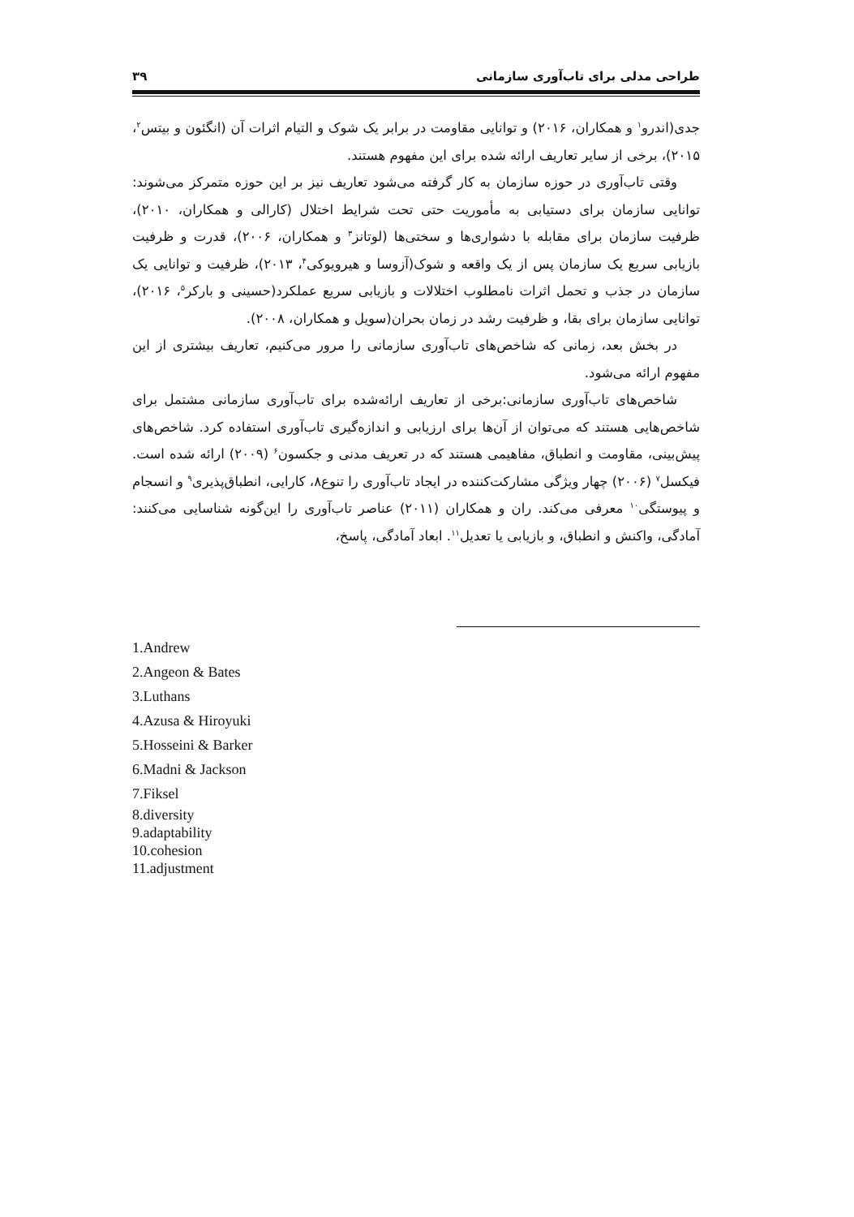طراحی مدلی برای تاب‌آوری سازمانی ۳۹
جدی(اندرو<sup>۱</sup> و همکاران، ۲۰۱۶) و توانایی مقاومت در برابر یک شوک و التیام اثرات آن (انگئون و بیتس<sup>۲</sup>، ۲۰۱۵)، برخی از سایر تعاریف ارائه شده برای این مفهوم هستند.
وقتی تاب‌آوری در حوزه سازمان به کار گرفته می‌شود تعاریف نیز بر این حوزه متمرکز می‌شوند: توانایی سازمان برای دستیابی به مأموریت حتی تحت شرایط اختلال (کارالی و همکاران، ۲۰۱۰)، ظرفیت سازمان برای مقابله با دشواری‌ها و سختی‌ها (لوتانز<sup>۳</sup> و همکاران، ۲۰۰۶)، قدرت و ظرفیت بازیابی سریع یک سازمان پس از یک واقعه و شوک(آزوسا و هیرویوکی<sup>۴</sup>، ۲۰۱۳)، ظرفیت و توانایی یک سازمان در جذب و تحمل اثرات نامطلوب اختلالات و بازیابی سریع عملکرد(حسینی و بارکر<sup>۵</sup>، ۲۰۱۶)، توانایی سازمان برای بقا، و ظرفیت رشد در زمان بحران(سویل و همکاران، ۲۰۰۸).
در بخش بعد، زمانی که شاخص‌های تاب‌آوری سازمانی را مرور می‌کنیم، تعاریف بیشتری از این مفهوم ارائه می‌شود.
شاخص‌های تاب‌آوری سازمانی:برخی از تعاریف ارائه‌شده برای تاب‌آوری سازمانی مشتمل برای شاخص‌هایی هستند که می‌توان از آن‌ها برای ارزیابی و اندازه‌گیری تاب‌آوری استفاده کرد. شاخص‌های پیش‌بینی، مقاومت و انطباق، مفاهیمی هستند که در تعریف مدنی و جکسون<sup>۶</sup> (۲۰۰۹) ارائه شده است. فیکسل<sup>۷</sup> (۲۰۰۶) چهار ویژگی مشارکت‌کننده در ایجاد تاب‌آوری را تنوع۸، کارایی، انطباق‌پذیری<sup>۹</sup> و انسجام و پیوستگی<sup>۱۰</sup> معرفی می‌کند. ران و همکاران (۲۰۱۱) عناصر تاب‌آوری را این‌گونه شناسایی می‌کنند: آمادگی، واکنش و انطباق، و بازیابی یا تعدیل<sup>۱۱</sup>. ابعاد آمادگی، پاسخ،
1.Andrew
2.Angeon & Bates
3.Luthans
4.Azusa & Hiroyuki
5.Hosseini & Barker
6.Madni & Jackson
7.Fiksel
8.diversity
9.adaptability
10.cohesion
11.adjustment